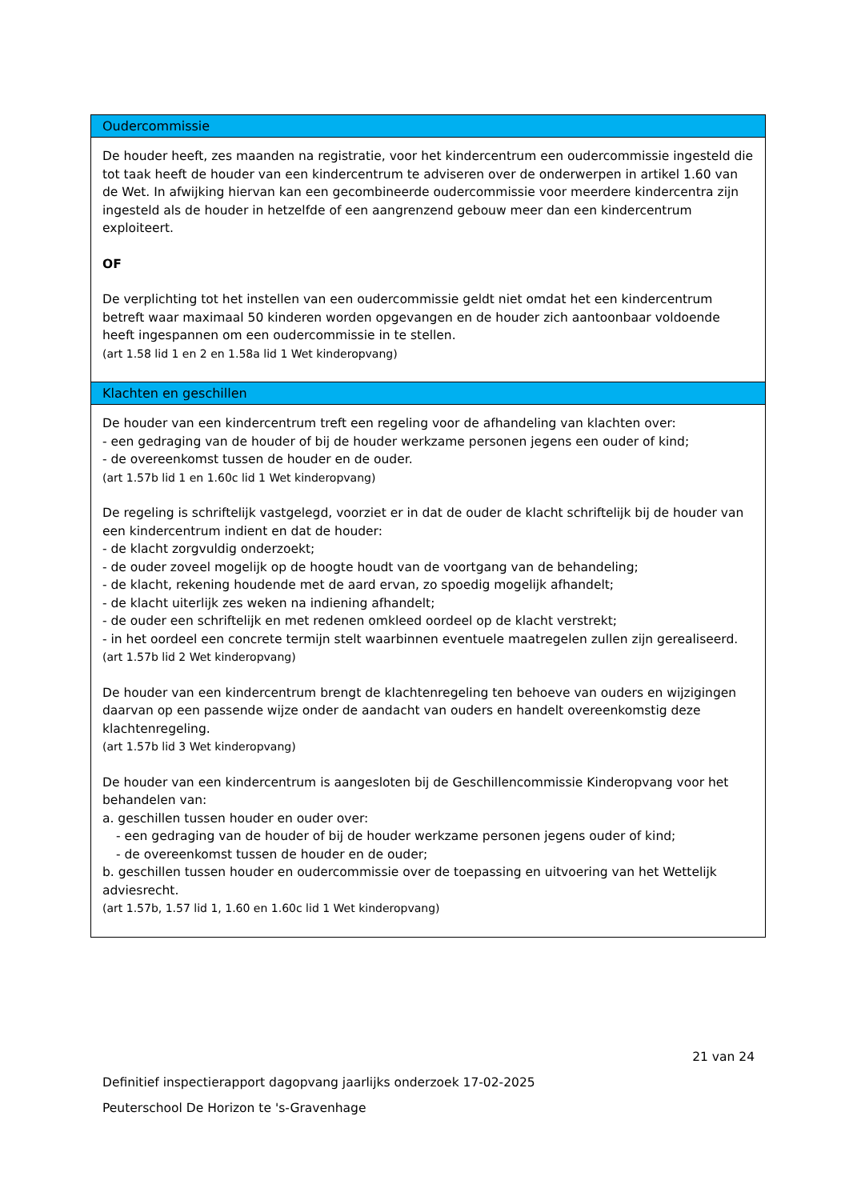| Oudercommissie |
| --- |
| De houder heeft, zes maanden na registratie, voor het kindercentrum een oudercommissie ingesteld die tot taak heeft de houder van een kindercentrum te adviseren over de onderwerpen in artikel 1.60 van de Wet. In afwijking hiervan kan een gecombineerde oudercommissie voor meerdere kindercentra zijn ingesteld als de houder in hetzelfde of een aangrenzend gebouw meer dan een kindercentrum exploiteert. OF De verplichting tot het instellen van een oudercommissie geldt niet omdat het een kindercentrum betreft waar maximaal 50 kinderen worden opgevangen en de houder zich aantoonbaar voldoende heeft ingespannen om een oudercommissie in te stellen. (art 1.58 lid 1 en 2 en 1.58a lid 1 Wet kinderopvang) |
| Klachten en geschillen |
| De houder van een kindercentrum treft een regeling voor de afhandeling van klachten over: - een gedraging van de houder of bij de houder werkzame personen jegens een ouder of kind; - de overeenkomst tussen de houder en de ouder. (art 1.57b lid 1 en 1.60c lid 1 Wet kinderopvang) De regeling is schriftelijk vastgelegd, voorziet er in dat de ouder de klacht schriftelijk bij de houder van een kindercentrum indient en dat de houder: - de klacht zorgvuldig onderzoekt; - de ouder zoveel mogelijk op de hoogte houdt van de voortgang van de behandeling; - de klacht, rekening houdende met de aard ervan, zo spoedig mogelijk afhandelt; - de klacht uiterlijk zes weken na indiening afhandelt; - de ouder een schriftelijk en met redenen omkleed oordeel op de klacht verstrekt; - in het oordeel een concrete termijn stelt waarbinnen eventuele maatregelen zullen zijn gerealiseerd. (art 1.57b lid 2 Wet kinderopvang) De houder van een kindercentrum brengt de klachtenregeling ten behoeve van ouders en wijzigingen daarvan op een passende wijze onder de aandacht van ouders en handelt overeenkomstig deze klachtenregeling. (art 1.57b lid 3 Wet kinderopvang) De houder van een kindercentrum is aangesloten bij de Geschillencommissie Kinderopvang voor het behandelen van: a. geschillen tussen houder en ouder over: - een gedraging van de houder of bij de houder werkzame personen jegens ouder of kind; - de overeenkomst tussen de houder en de ouder; b. geschillen tussen houder en oudercommissie over de toepassing en uitvoering van het Wettelijk adviesrecht. (art 1.57b, 1.57 lid 1, 1.60 en 1.60c lid 1 Wet kinderopvang) |
21 van 24
Definitief inspectierapport dagopvang jaarlijks onderzoek 17-02-2025
Peuterschool De Horizon te 's-Gravenhage